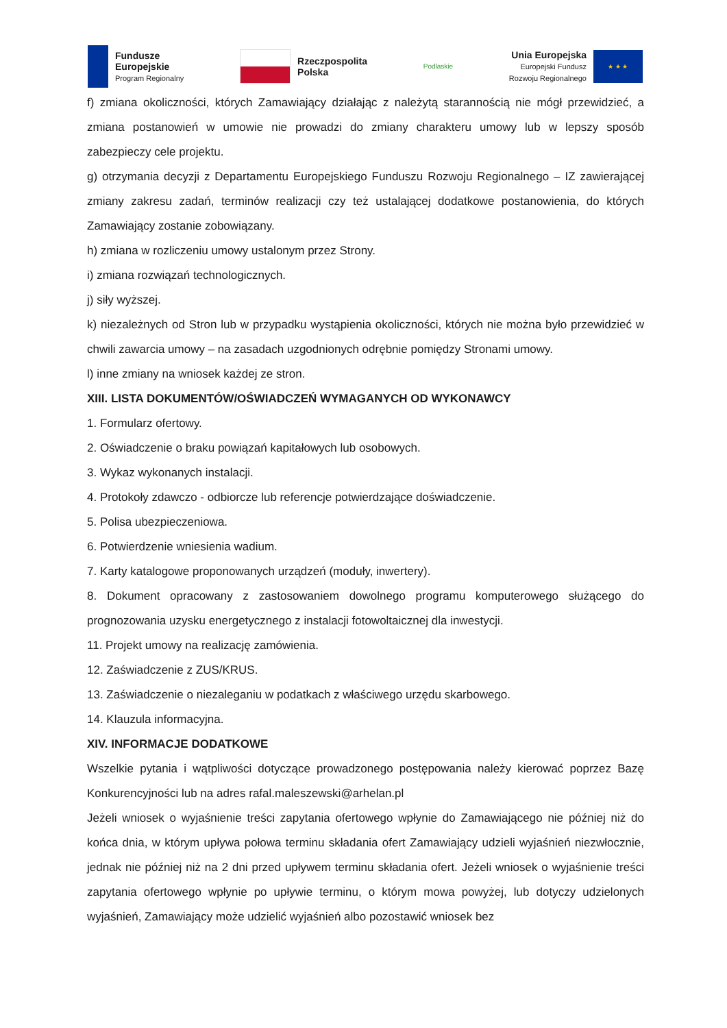Fundusze
Europejskie
Program Regionalny
Rzeczpospolita
Polska
Podlaskie
Unia Europejska
Europejski Fundusz
Rozwoju Regionalnego
★ ★ ★
f) zmiana okoliczności, których Zamawiający działając z należytą starannością nie mógł przewidzieć, a zmiana postanowień w umowie nie prowadzi do zmiany charakteru umowy lub w lepszy sposób zabezpieczy cele projektu.
g) otrzymania decyzji z Departamentu Europejskiego Funduszu Rozwoju Regionalnego – IZ zawierającej zmiany zakresu zadań, terminów realizacji czy też ustalającej dodatkowe postanowienia, do których Zamawiający zostanie zobowiązany.
h) zmiana w rozliczeniu umowy ustalonym przez Strony.
i) zmiana rozwiązań technologicznych.
j) siły wyższej.
k) niezależnych od Stron lub w przypadku wystąpienia okoliczności, których nie można było przewidzieć w chwili zawarcia umowy – na zasadach uzgodnionych odrębnie pomiędzy Stronami umowy.
l) inne zmiany na wniosek każdej ze stron.
XIII. LISTA DOKUMENTÓW/OŚWIADCZEŃ WYMAGANYCH OD WYKONAWCY
1. Formularz ofertowy.
2. Oświadczenie o braku powiązań kapitałowych lub osobowych.
3. Wykaz wykonanych instalacji.
4. Protokoły zdawczo - odbiorcze lub referencje potwierdzające doświadczenie.
5. Polisa ubezpieczeniowa.
6. Potwierdzenie wniesienia wadium.
7. Karty katalogowe proponowanych urządzeń (moduły, inwertery).
8. Dokument opracowany z zastosowaniem dowolnego programu komputerowego służącego do prognozowania uzysku energetycznego z instalacji fotowoltaicznej dla inwestycji.
11. Projekt umowy na realizację zamówienia.
12. Zaświadczenie z ZUS/KRUS.
13. Zaświadczenie o niezaleganiu w podatkach z właściwego urzędu skarbowego.
14. Klauzula informacyjna.
XIV. INFORMACJE DODATKOWE
Wszelkie pytania i wątpliwości dotyczące prowadzonego postępowania należy kierować poprzez Bazę Konkurencyjności lub na adres rafal.maleszewski@arhelan.pl
Jeżeli wniosek o wyjaśnienie treści zapytania ofertowego wpłynie do Zamawiającego nie później niż do końca dnia, w którym upływa połowa terminu składania ofert Zamawiający udzieli wyjaśnień niezwłocznie, jednak nie później niż na 2 dni przed upływem terminu składania ofert. Jeżeli wniosek o wyjaśnienie treści zapytania ofertowego wpłynie po upływie terminu, o którym mowa powyżej, lub dotyczy udzielonych wyjaśnień, Zamawiający może udzielić wyjaśnień albo pozostawić wniosek bez